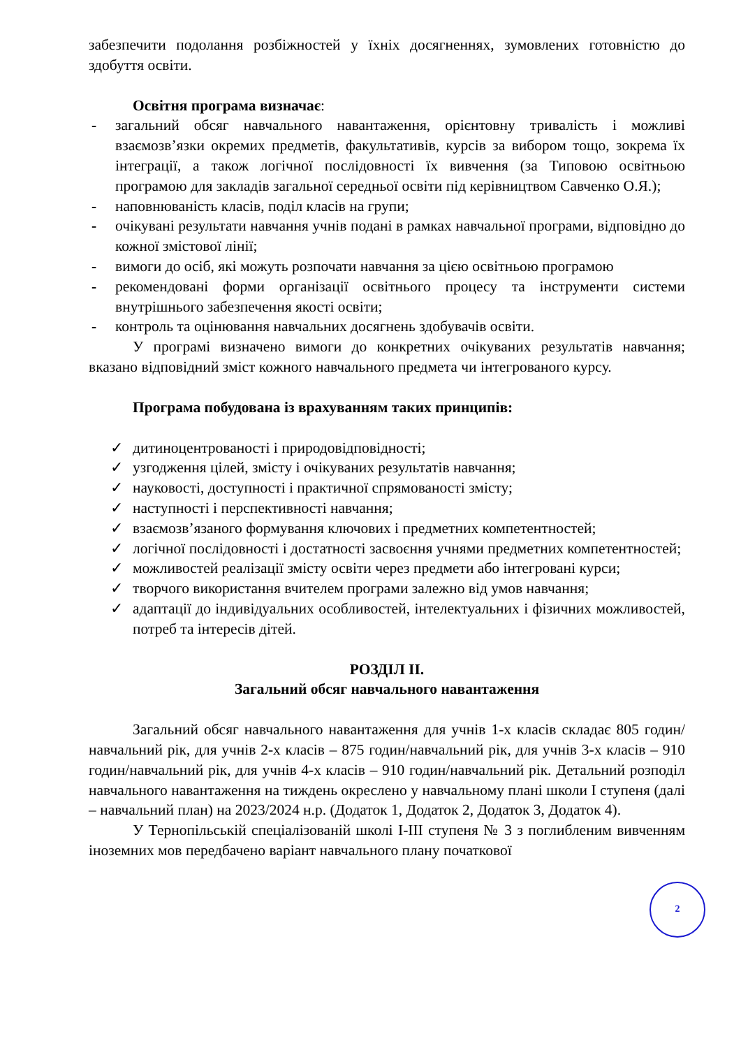забезпечити подолання розбіжностей у їхніх досягненнях, зумовлених готовністю до здобуття освіти.
Освітня програма визначає:
- загальний обсяг навчального навантаження, орієнтовну тривалість і можливі взаємозв’язки окремих предметів, факультативів, курсів за вибором тощо, зокрема їх інтеграції, а також логічної послідовності їх вивчення (за Типовою освітньою програмою для закладів загальної середньої освіти під керівництвом Савченко О.Я.);
- наповнюваність класів, поділ класів на групи;
- очікувані результати навчання учнів подані в рамках навчальної програми, відповідно до кожної змістової лінії;
- вимоги до осіб, які можуть розпочати навчання за цією освітньою програмою
- рекомендовані форми організації освітнього процесу та інструменти системи внутрішнього забезпечення якості освіти;
- контроль та оцінювання навчальних досягнень здобувачів освіти.
У програмі визначено вимоги до конкретних очікуваних результатів навчання; вказано відповідний зміст кожного навчального предмета чи інтегрованого курсу.
Програма побудована із врахуванням таких принципів:
✓ дитиноцентрованості і природовідповідності;
✓ узгодження цілей, змісту і очікуваних результатів навчання;
✓ науковості, доступності і практичної спрямованості змісту;
✓ наступності і перспективності навчання;
✓ взаємозв’язаного формування ключових і предметних компетентностей;
✓ логічної послідовності і достатності засвоєння учнями предметних компетентностей;
✓ можливостей реалізації змісту освіти через предмети або інтегровані курси;
✓ творчого використання вчителем програми залежно від умов навчання;
✓ адаптації до індивідуальних особливостей, інтелектуальних і фізичних можливостей, потреб та інтересів дітей.
РОЗДІЛ ІІ.
Загальний обсяг навчального навантаження
Загальний обсяг навчального навантаження для учнів 1-х класів складає 805 годин/навчальний рік, для учнів 2-х класів – 875 годин/навчальний рік, для учнів 3-х класів – 910 годин/навчальний рік, для учнів 4-х класів – 910 годин/навчальний рік. Детальний розподіл навчального навантаження на тиждень окреслено у навчальному плані школи І ступеня (далі – навчальний план) на 2023/2024 н.р. (Додаток 1, Додаток 2, Додаток 3, Додаток 4).
У Тернопільській спеціалізованій школі І-ІІІ ступеня № 3 з поглибленим вивченням іноземних мов передбачено варіант навчального плану початкової
2